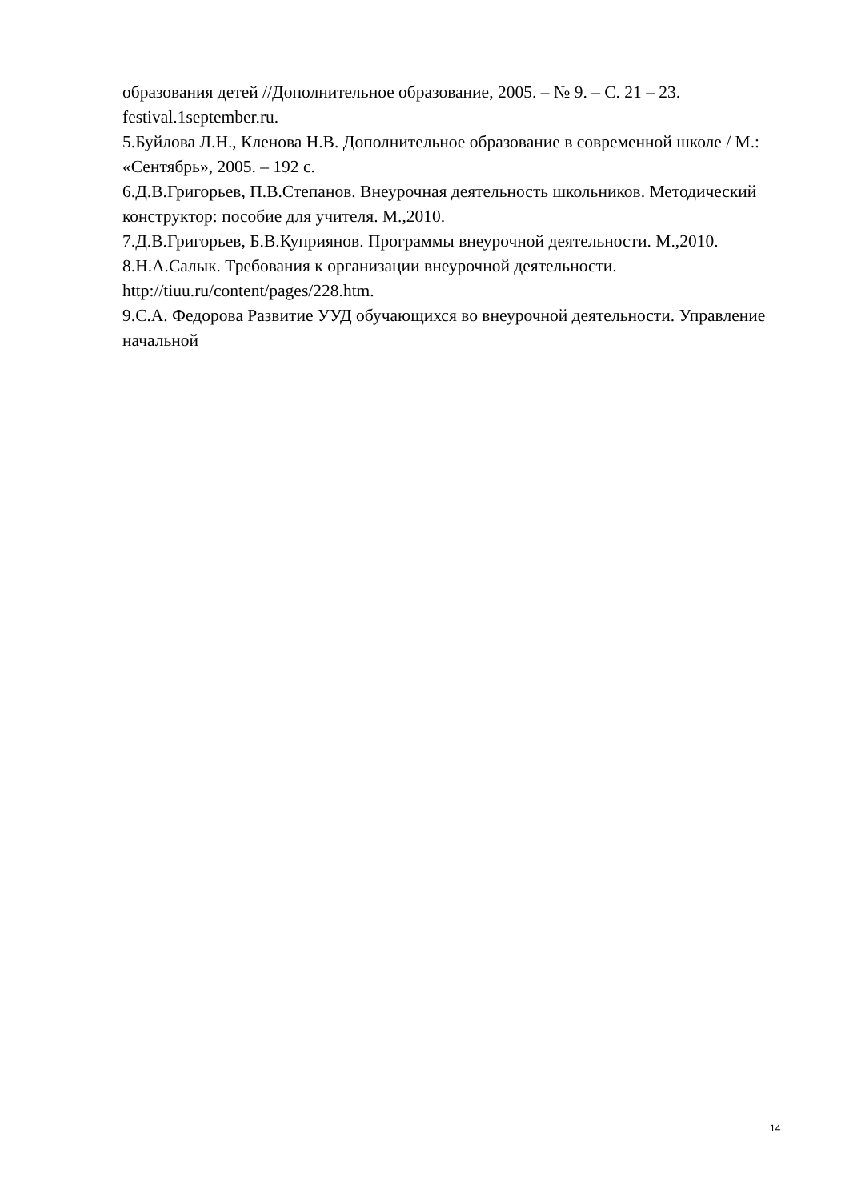образования детей //Дополнительное образование, 2005. – № 9. – С. 21 – 23. festival.1september.ru.
5.Буйлова Л.Н., Кленова Н.В. Дополнительное образование в современной школе / М.: «Сентябрь», 2005. – 192 с.
6.Д.В.Григорьев, П.В.Степанов. Внеурочная деятельность школьников. Методический конструктор: пособие для учителя. М.,2010.
7.Д.В.Григорьев, Б.В.Куприянов. Программы внеурочной деятельности. М.,2010.
8.Н.А.Салык. Требования к организации внеурочной деятельности. http://tiuu.ru/content/pages/228.htm.
9.С.А. Федорова Развитие УУД обучающихся во внеурочной деятельности. Управление начальной
14